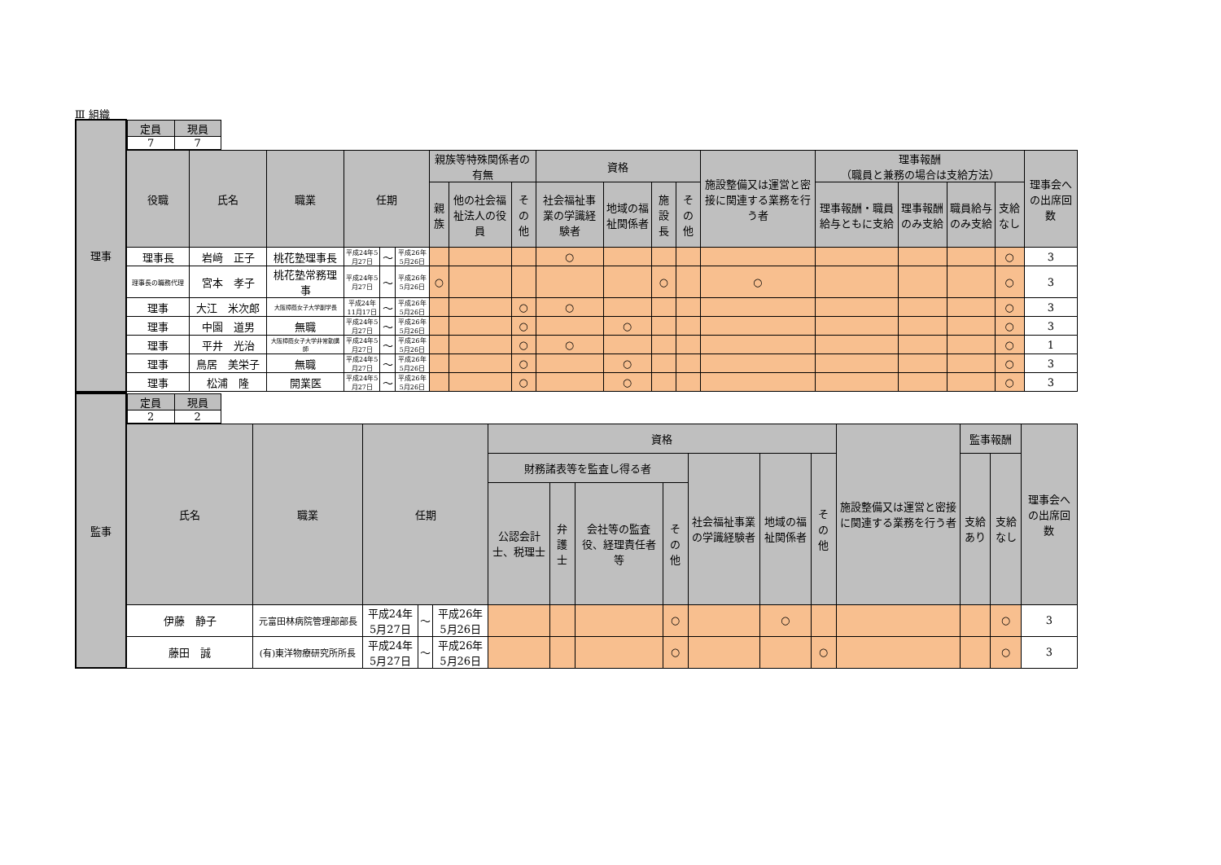Ⅲ 組織
| 理事 | / 定員 / 現員 / / --- / --- / / 7 / 7 / | | | | | | | | | | | | | | | | | | |
| | 役職 | 氏名 | 職業 | 任期 | | | 親族等特殊関係者の有無 | | | 資格 | | | | 施設整備又は運営と密接に関連する業務を行う者 | 理事報酬 （職員と兼務の場合は支給方法） | | | | 理事会への出席回数 |
| | | | | | | | 親族 | 他の社会福祉法人の役員 | その他 | 社会福祉事業の学識経験者 | 地域の福祉関係者 | 施設長 | その他 | | 理事報酬・職員給与ともに支給 | 理事報酬のみ支給 | 職員給与のみ支給 | 支給なし | |
| | 理事長 | 岩﨑 正子 | 桃花塾理事長 | 平成24年5月27日 | ～ | 平成26年5月26日 | | | | ○ | | | | | | | | ○ | 3 |
| | 理事長の職務代理 | 宮本 孝子 | 桃花塾常務理事 | 平成24年5月27日 | ～ | 平成26年5月26日 | ○ | | | | | ○ | | ○ | | | | ○ | 3 |
| | 理事 | 大江 米次郎 | 大阪樟蔭女子大学副学長 | 平成24年11月17日 | ～ | 平成26年5月26日 | | | ○ | ○ | | | | | | | | ○ | 3 |
| | 理事 | 中園 道男 | 無職 | 平成24年5月27日 | ～ | 平成26年5月26日 | | | ○ | | ○ | | | | | | | ○ | 3 |
| | 理事 | 平井 光治 | 大阪樟蔭女子大学非常勤講師 | 平成24年5月27日 | ～ | 平成26年5月26日 | | | ○ | ○ | | | | | | | | ○ | 1 |
| | 理事 | 鳥居 美栄子 | 無職 | 平成24年5月27日 | ～ | 平成26年5月26日 | | | ○ | | ○ | | | | | | | ○ | 3 |
| | 理事 | 松浦 隆 | 開業医 | 平成24年5月27日 | ～ | 平成26年5月26日 | | | ○ | | ○ | | | | | | | ○ | 3 |
| 監事 | / 定員 / 現員 / / --- / --- / / 2 / 2 / | | | | | | | | | | | | | | | |
| | 氏名 | 職業 | 任期 | | | 資格 | | | | | | | 施設整備又は運営と密接に関連する業務を行う者 | 監事報酬 | | 理事会への出席回数 |
| | | | | | | 財務諸表等を監査し得る者 | | | | 社会福祉事業の学識経験者 | 地域の福祉関係者 | その他 | | 支給あり | 支給なし | |
| | | | | | | 公認会計士、税理士 | 弁護士 | 会社等の監査役、経理責任者等 | その他 | | | | | | | |
| | 伊藤 静子 | 元富田林病院管理部部長 | 平成24年5月27日 | ～ | 平成26年5月26日 | | | | ○ | | ○ | | | | ○ | 3 |
| | 藤田 誠 | (有)東洋物療研究所所長 | 平成24年5月27日 | ～ | 平成26年5月26日 | | | | ○ | | | ○ | | | ○ | 3 |